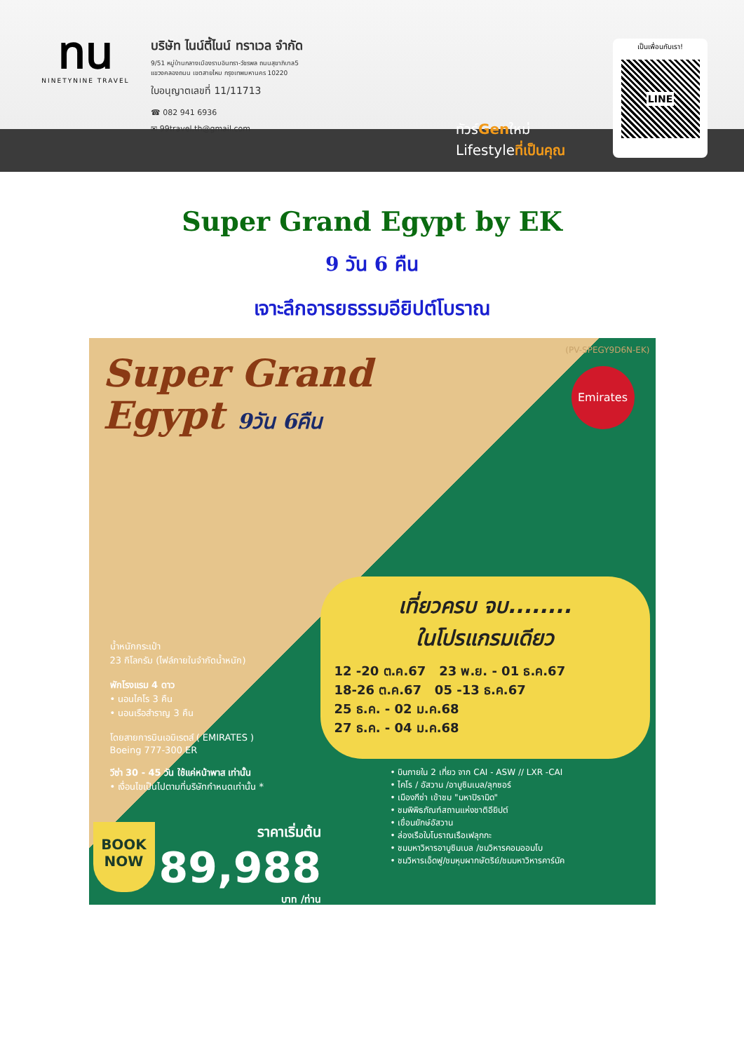ทน
NINETYNINE TRAVEL
บริษัท ไนน์ตี้ไนน์ ทราเวล จำกัด
9/51 หมู่บ้านกลางเมืองรามอินทรา-วัชรพล ถนนสุขาภิบาล5
แขวงคลองถนน เขตสายไหม กรุงเทพมหานคร 10220
ใบอนุญาตเลขที่ 11/11713
☎ 082 941 6936
✉ 99travel.th@gmail.com
ทัวร์Genใหม่
Lifestyleที่เป็นคุณ
เป็นเพื่อนกับเรา!
LINE
Super Grand Egypt by EK
9 วัน 6 คืน
เจาะลึกอารยธรรมอียิปต์โบราณ
Super Grand
Egypt 9วัน 6คืน
(PV-SPEGY9D6N-EK)
Emirates
เที่ยวครบ จบ........
ในโปรแกรมเดียว
12 -20 ต.ค.67 23 พ.ย. - 01 ธ.ค.67
18-26 ต.ค.67 05 -13 ธ.ค.67
25 ธ.ค. - 02 ม.ค.68
27 ธ.ค. - 04 ม.ค.68
น้ำหนักกระเป๋า
23 กิโลกรัม (ไฟล์ภายในจำกัดน้ำหนัก)
พักโรงแรม 4 ดาว
• นอนไคโร 3 คืน
• นอนเรือสำราญ 3 คืน
โดยสายการบินเอมิเรตส์ ( EMIRATES )
Boeing 777-300 ER
วีซ่า 30 - 45 วัน ใช้แค่หน้าพาส เท่านั้น
• เงื่อนไขเป็นไปตามที่บริษัทกำหนดเท่านั้น *
• บินภายใน 2 เที่ยว จาก CAI - ASW // LXR -CAI
• ไคโร / อัสวาน /อาบูซิมเบล/ลุกซอร์
• เมืองกีซ่า เข้าชม "มหาปิรามิด"
• ชมพิพิธภัณฑ์สถานแห่งชาติอียิปต์
• เขื่อนยักษ์อัสวาน
• ล่องเรือใบโบราณเรือเฟลุกกะ
• ชมมหาวิหารอาบูซิมเบล /ชมวิหารคอมออมโบ
• ชมวิหารเอ็ดฟู/ชมหุบผากษัตริย์/ชมมหาวิหารคาร์นัค
BOOK
NOW
ราคาเริ่มต้น
89,988
บาท /ท่าน